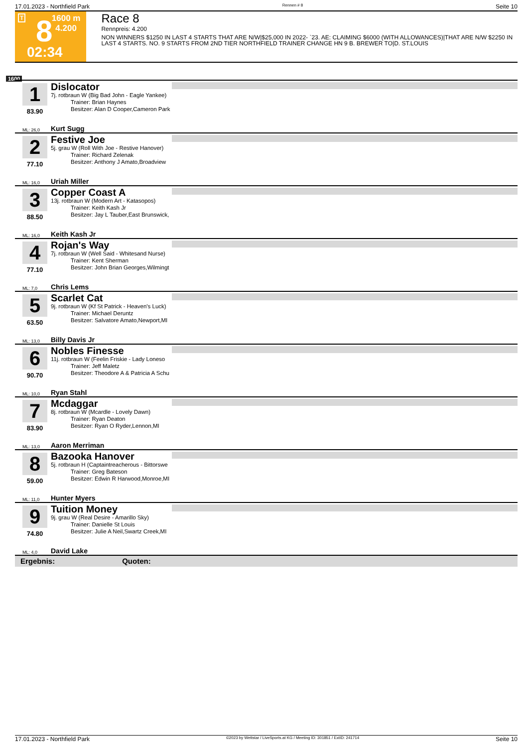17.01.2023 - Northfield Park Rennen # 8 Seite 10
T 8
02:34
1600 m
4.200
Race 8
Rennpreis: 4.200
NON WINNERS $1250 IN LAST 4 STARTS THAT ARE N/W|$25,000 IN 2022- `23. AE: CLAIMING $6000 (WITH ALLOWANCES)|THAT ARE N/W $2250 IN LAST 4 STARTS. NO. 9 STARTS FROM 2ND TIER NORTHFIELD TRAINER CHANGE HN 9 B. BREWER TO|D. ST.LOUIS
1600
1
83.90
Dislocator
7j. rotbraun W (Big Bad John - Eagle Yankee)
Trainer: Brian Haynes
Besitzer: Alan D Cooper,Cameron Park
ML: 26,0 Kurt Sugg
2
77.10
Festive Joe
5j. grau W (Roll With Joe - Restive Hanover)
Trainer: Richard Zelenak
Besitzer: Anthony J Amato,Broadview
ML: 16,0 Uriah Miller
3
88.50
Copper Coast A
13j. rotbraun W (Modern Art - Katasopos)
Trainer: Keith Kash Jr
Besitzer: Jay L Tauber,East Brunswick,
ML: 16,0 Keith Kash Jr
4
77.10
Rojan's Way
7j. rotbraun W (Well Said - Whitesand Nurse)
Trainer: Kent Sherman
Besitzer: John Brian Georges,Wilmingt
ML: 7,0 Chris Lems
5
63.50
Scarlet Cat
9j. rotbraun W (Kf St Patrick - Heaven's Luck)
Trainer: Michael Deruntz
Besitzer: Salvatore Amato,Newport,MI
ML: 13,0 Billy Davis Jr
6
90.70
Nobles Finesse
11j. rotbraun W (Feelin Friskie - Lady Loneso
Trainer: Jeff Maletz
Besitzer: Theodore A & Patricia A Schu
ML: 10,0 Ryan Stahl
7
83.90
Mcdaggar
8j. rotbraun W (Mcardle - Lovely Dawn)
Trainer: Ryan Deaton
Besitzer: Ryan O Ryder,Lennon,MI
ML: 13,0 Aaron Merriman
8
59.00
Bazooka Hanover
5j. rotbraun H (Captaintreacherous - Bittorswe
Trainer: Greg Bateson
Besitzer: Edwin R Harwood,Monroe,MI
ML: 11,0 Hunter Myers
9
74.80
Tuition Money
9j. grau W (Real Desire - Amarillo Sky)
Trainer: Danielle St Louis
Besitzer: Julie A Neil,Swartz Creek,MI
ML: 4,0 David Lake
Ergebnis: Quoten:
17.01.2023 - Northfield Park ©2023 by Wettstar / LiveSports.at KG / Meeting ID: 301851 / ExtID: 241714 Seite 10